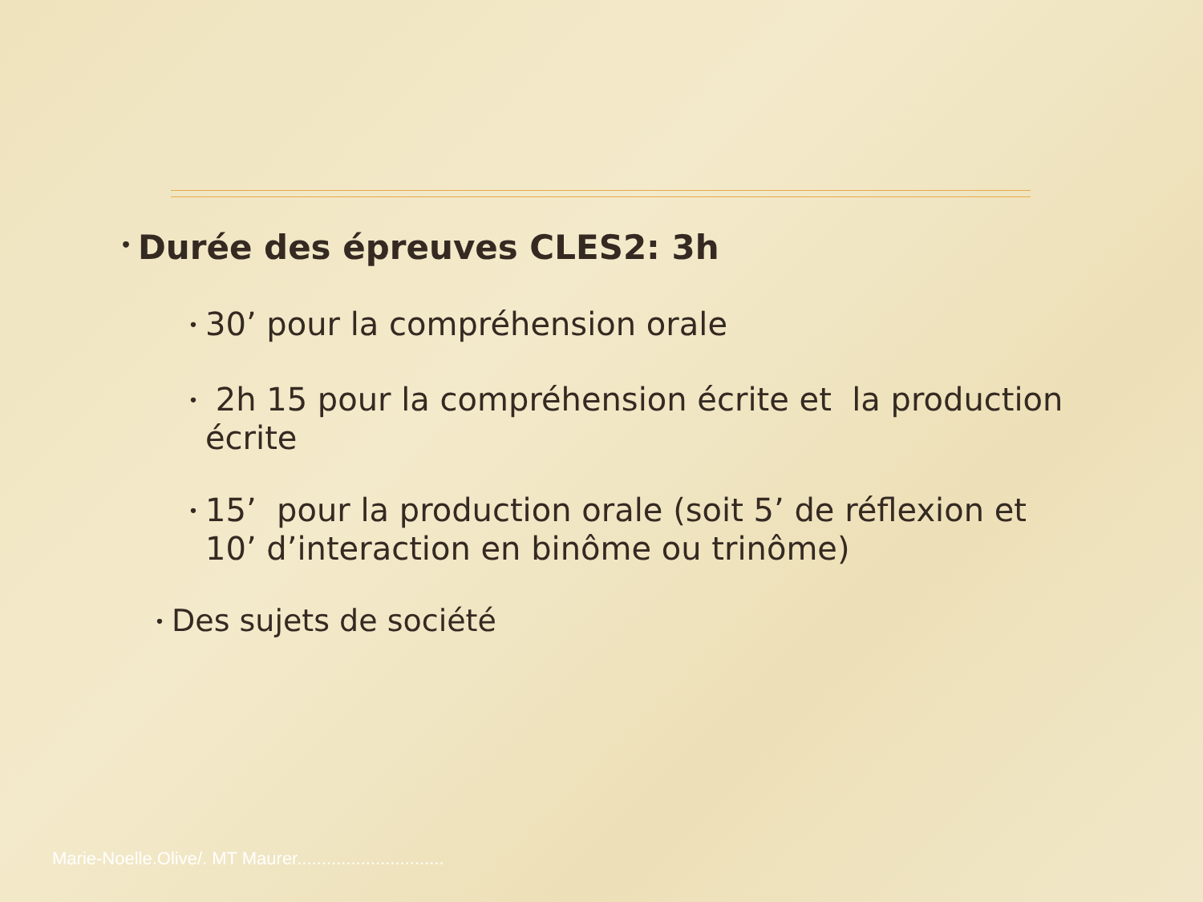• Durée des épreuves CLES2: 3h
• 30’ pour la compréhension orale
• 2h 15 pour la compréhension écrite et la production écrite
• 15’ pour la production orale (soit 5’ de réflexion et 10’ d’interaction en binôme ou trinôme)
• Des sujets de société
Marie-Noelle.Olive/. MT Maurer..............................